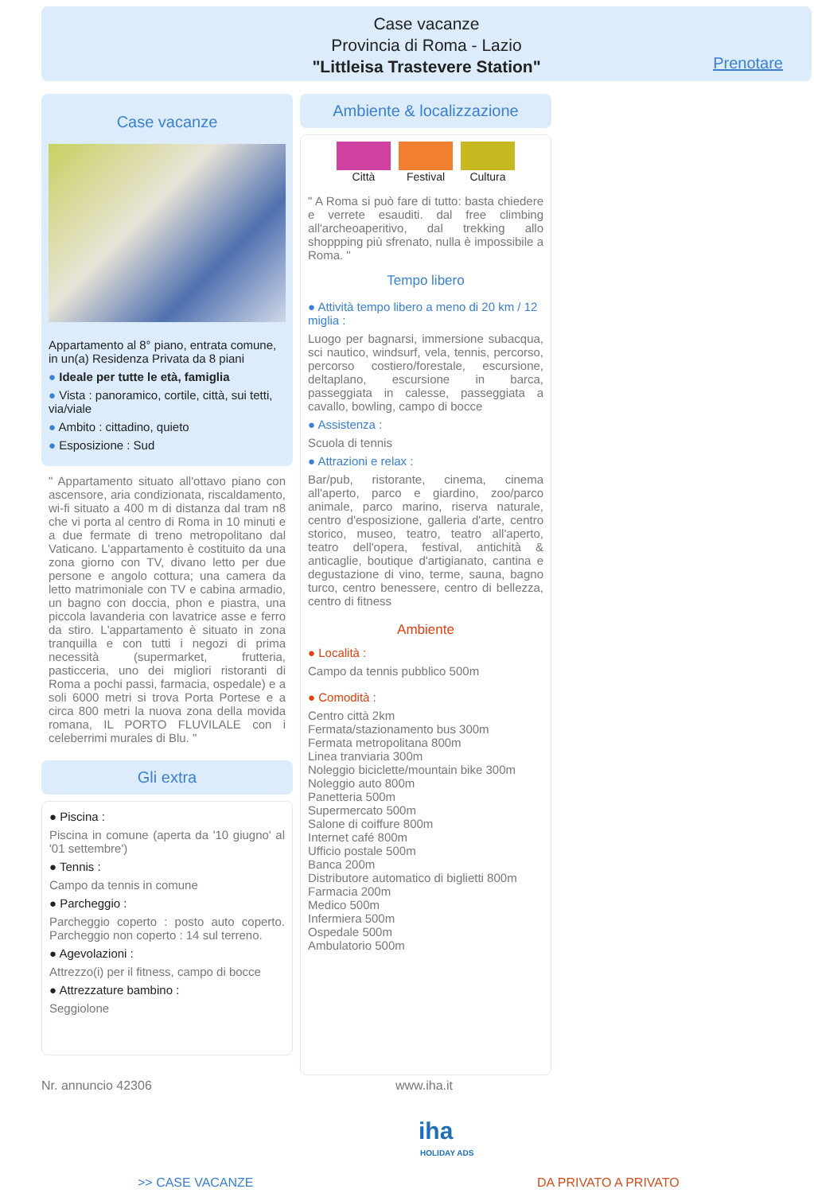Case vacanze
Provincia di Roma - Lazio
"Littleisa Trastevere Station"
Prenotare
Case vacanze
Appartamento al 8° piano, entrata comune, in un(a) Residenza Privata da 8 piani
● Ideale per tutte le età, famiglia
● Vista : panoramico, cortile, città, sui tetti, via/viale
● Ambito : cittadino, quieto
● Esposizione : Sud
" Appartamento situato all'ottavo piano con ascensore, aria condizionata, riscaldamento, wi-fi situato a 400 m di distanza dal tram n8 che vi porta al centro di Roma in 10 minuti e a due fermate di treno metropolitano dal Vaticano. L'appartamento è costituito da una zona giorno con TV, divano letto per due persone e angolo cottura; una camera da letto matrimoniale con TV e cabina armadio, un bagno con doccia, phon e piastra, una piccola lavanderia con lavatrice asse e ferro da stiro. L'appartamento è situato in zona tranquilla e con tutti i negozi di prima necessità (supermarket, frutteria, pasticceria, uno dei migliori ristoranti di Roma a pochi passi, farmacia, ospedale) e a soli 6000 metri si trova Porta Portese e a circa 800 metri la nuova zona della movida romana, IL PORTO FLUVILALE con i celeberrimi murales di Blu. "
Gli extra
● Piscina :
Piscina in comune (aperta da '10 giugno' al '01 settembre')
● Tennis :
Campo da tennis in comune
● Parcheggio :
Parcheggio coperto : posto auto coperto. Parcheggio non coperto : 14 sul terreno.
● Agevolazioni :
Attrezzo(i) per il fitness, campo di bocce
● Attrezzature bambino :
Seggiolone
Ambiente & localizzazione
Città Festival Cultura
" A Roma si può fare di tutto: basta chiedere e verrete esauditi. dal free climbing all'archeoaperitivo, dal trekking allo shoppping più sfrenato, nulla è impossibile a Roma. "
Tempo libero
● Attività tempo libero a meno di 20 km / 12 miglia :
Luogo per bagnarsi, immersione subacqua, sci nautico, windsurf, vela, tennis, percorso, percorso costiero/forestale, escursione, deltaplano, escursione in barca, passeggiata in calesse, passeggiata a cavallo, bowling, campo di bocce
● Assistenza :
Scuola di tennis
● Attrazioni e relax :
Bar/pub, ristorante, cinema, cinema all'aperto, parco e giardino, zoo/parco animale, parco marino, riserva naturale, centro d'esposizione, galleria d'arte, centro storico, museo, teatro, teatro all'aperto, teatro dell'opera, festival, antichità & anticaglie, boutique d'artigianato, cantina e degustazione di vino, terme, sauna, bagno turco, centro benessere, centro di bellezza, centro di fitness
Ambiente
● Località :
Campo da tennis pubblico 500m
● Comodità :
Centro città 2km
Fermata/stazionamento bus 300m
Fermata metropolitana 800m
Linea tranviaria 300m
Noleggio biciclette/mountain bike 300m
Noleggio auto 800m
Panetteria 500m
Supermercato 500m
Salone di coiffure 800m
Internet café 800m
Ufficio postale 500m
Banca 200m
Distributore automatico di biglietti 800m
Farmacia 200m
Medico 500m
Infermiera 500m
Ospedale 500m
Ambulatorio 500m
Nr. annuncio 42306 www.iha.it
iha
HOLIDAY ADS
>> CASE VACANZE DA PRIVATO A PRIVATO